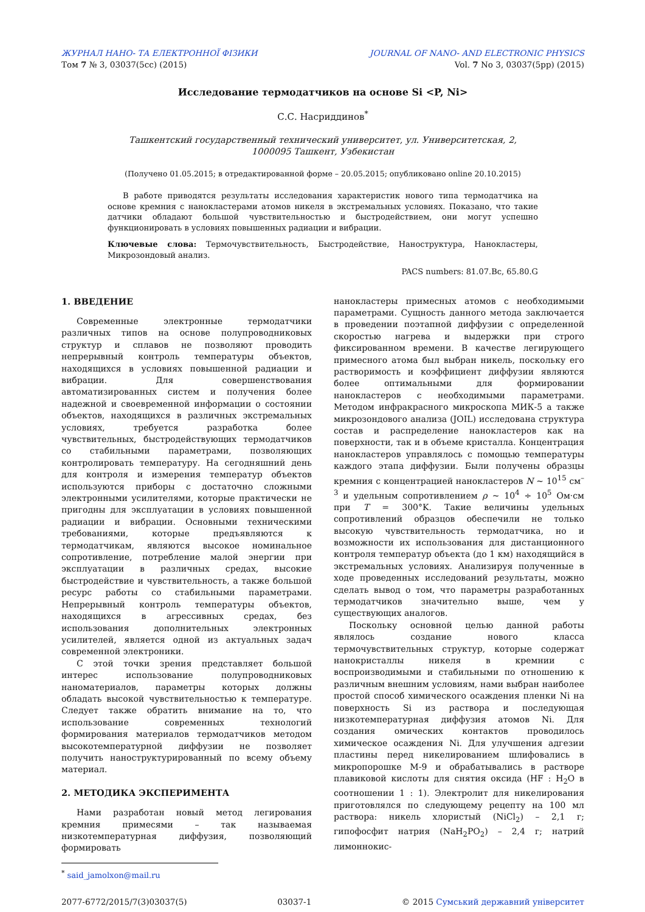ЖУРНАЛ НАНО- ТА ЕЛЕКТРОННОЇ ФІЗИКИ
Том 7 № 3, 03037(5сс) (2015)
JOURNAL OF NANO- AND ELECTRONIC PHYSICS
Vol. 7 No 3, 03037(5pp) (2015)
Исследование термодатчиков на основе Si <P, Ni>
С.С. Насриддинов<sup>*</sup>
Ташкентский государственный технический университет, ул. Университетская, 2,
1000095 Ташкент, Узбекистан
(Получено 01.05.2015; в отредактированной форме – 20.05.2015; опубликовано online 20.10.2015)
В работе приводятся результаты исследования характеристик нового типа термодатчика на основе кремния с нанокластерами атомов никеля в экстремальных условиях. Показано, что такие датчики обладают большой чувствительностью и быстродействием, они могут успешно функционировать в условиях повышенных радиации и вибрации.
Ключевые слова: Термочувствительность, Быстродействие, Наноструктура, Нанокластеры, Микрозондовый анализ.
PACS numbers: 81.07.Bc, 65.80.G
1. ВВЕДЕНИЕ
Современные электронные термодатчики различных типов на основе полупроводниковых структур и сплавов не позволяют проводить непрерывный контроль температуры объектов, находящихся в условиях повышенной радиации и вибрации. Для совершенствования автоматизированных систем и получения более надежной и своевременной информации о состоянии объектов, находящихся в различных экстремальных условиях, требуется разработка более чувствительных, быстродействующих термодатчиков со стабильными параметрами, позволяющих контролировать температуру. На сегодняшний день для контроля и измерения температур объектов используются приборы с достаточно сложными электронными усилителями, которые практически не пригодны для эксплуатации в условиях повышенной радиации и вибрации. Основными техническими требованиями, которые предъявляются к термодатчикам, являются высокое номинальное сопротивление, потребление малой энергии при эксплуатации в различных средах, высокие быстродействие и чувствительность, а также большой ресурс работы со стабильными параметрами. Непрерывный контроль температуры объектов, находящихся в агрессивных средах, без использования дополнительных электронных усилителей, является одной из актуальных задач современной электроники.
С этой точки зрения представляет большой интерес использование полупроводниковых наноматериалов, параметры которых должны обладать высокой чувствительностью к температуре. Следует также обратить внимание на то, что использование современных технологий формирования материалов термодатчиков методом высокотемпературной диффузии не позволяет получить наноструктурированный по всему объему материал.
2. МЕТОДИКА ЭКСПЕРИМЕНТА
Нами разработан новый метод легирования кремния примесями – так называемая низкотемпературная диффузия, позволяющий формировать
нанокластеры примесных атомов с необходимыми параметрами. Сущность данного метода заключается в проведении поэтапной диффузии с определенной скоростью нагрева и выдержки при строго фиксированном времени. В качестве легирующего примесного атома был выбран никель, поскольку его растворимость и коэффициент диффузии являются более оптимальными для формировании нанокластеров с необходимыми параметрами. Методом инфракрасного микроскопа МИК-5 а также микрозондового анализа (JOIL) исследована структура состав и распределение нанокластеров как на поверхности, так и в объеме кристалла. Концентрация нанокластеров управлялось с помощью температуры каждого этапа диффузии. Были получены образцы кремния с концентрацией нанокластеров N ~ 10<sup>15</sup> см<sup>– 3</sup> и удельным сопротивлением ρ ~ 10<sup>4</sup> ÷ 10<sup>5</sup> Ом·см при T = 300°K. Такие величины удельных сопротивлений образцов обеспечили не только высокую чувствительность термодатчика, но и возможности их использования для дистанционного контроля температур объекта (до 1 км) находящийся в экстремальных условиях. Анализируя полученные в ходе проведенных исследований результаты, можно сделать вывод о том, что параметры разработанных термодатчиков значительно выше, чем у существующих аналогов.
Поскольку основной целью данной работы являлось создание нового класса термочувствительных структур, которые содержат нанокристаллы никеля в кремнии с воспроизводимыми и стабильными по отношению к различным внешним условиям, нами выбран наиболее простой способ химического осаждения пленки Ni на поверхность Si из раствора и последующая низкотемпературная диффузия атомов Ni. Для создания омических контактов проводилось химическое осаждения Ni. Для улучшения адгезии пластины перед никелированием шлифовались в микропорошке М-9 и обрабатывались в растворе плавиковой кислоты для снятия оксида (HF : H<sub>2</sub>O в соотношении 1 : 1). Электролит для никелирования приготовлялся по следующему рецепту на 100 мл раствора: никель хлористый (NiCl<sub>2</sub>) – 2,1 г; гипофосфит натрия (NaH<sub>2</sub>PO<sub>2</sub>) – 2,4 г; натрий лимоннокис-
<sup>*</sup> said_jamolxon@mail.ru
2077-6772/2015/7(3)03037(5) 03037-1 © 2015 Сумський державний університет